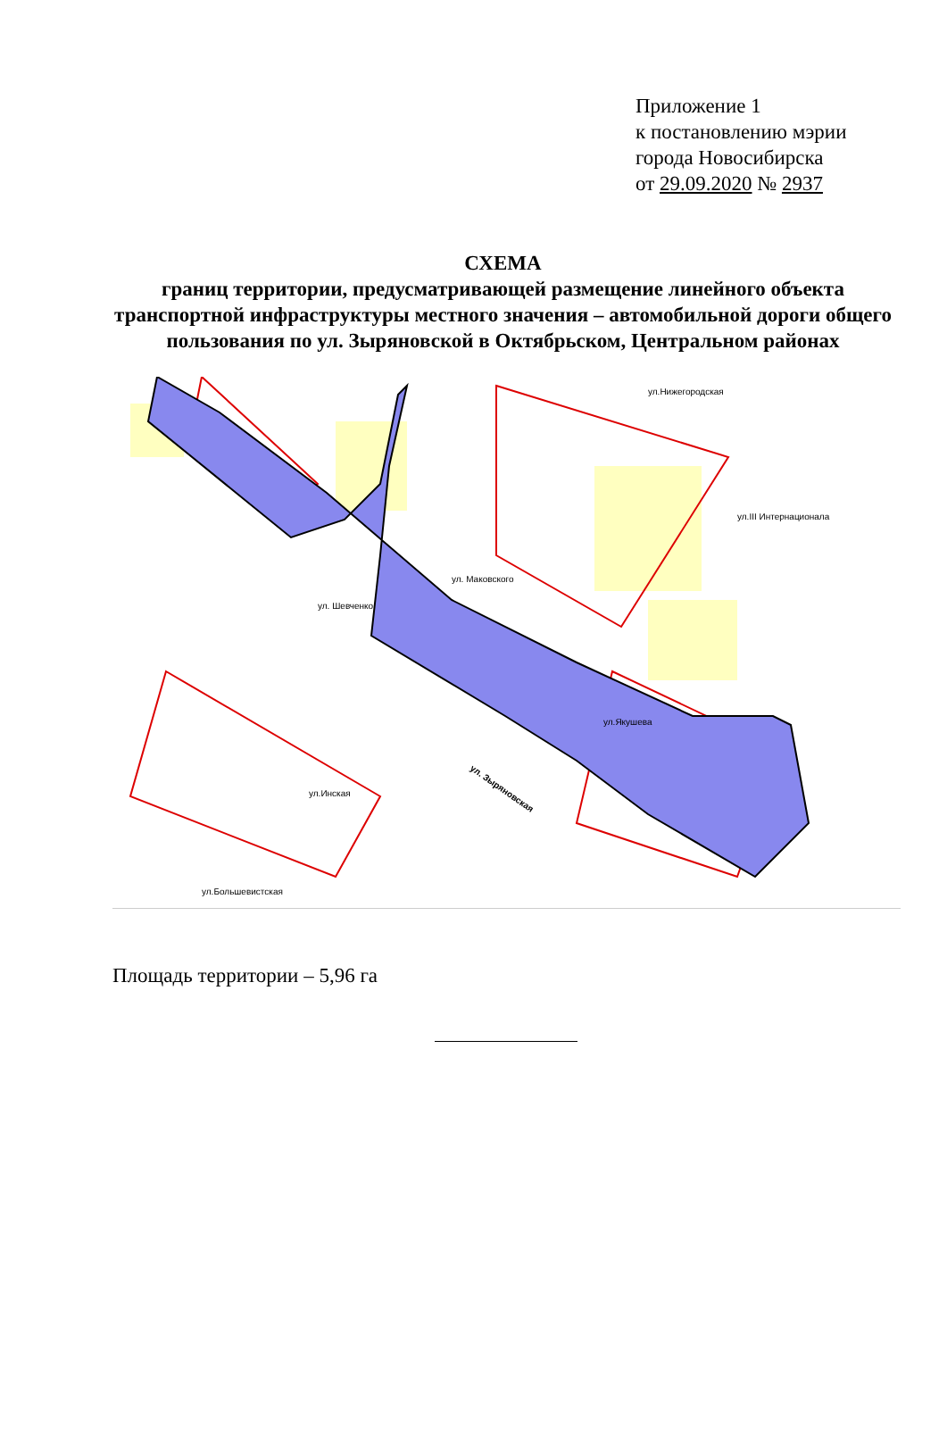Приложение 1
к постановлению мэрии
города Новосибирска
от 29.09.2020 № 2937
СХЕМА
границ территории, предусматривающей размещение линейного объекта транспортной инфраструктуры местного значения – автомобильной дороги общего пользования по ул. Зыряновской в Октябрьском, Центральном районах
ул. Зыряновская
ул.Нижегородская
ул.III Интернационала
ул.Якушева
ул.Инская
ул.Большевистская
ул. Маковского
ул. Шевченко
Площадь территории – 5,96 га